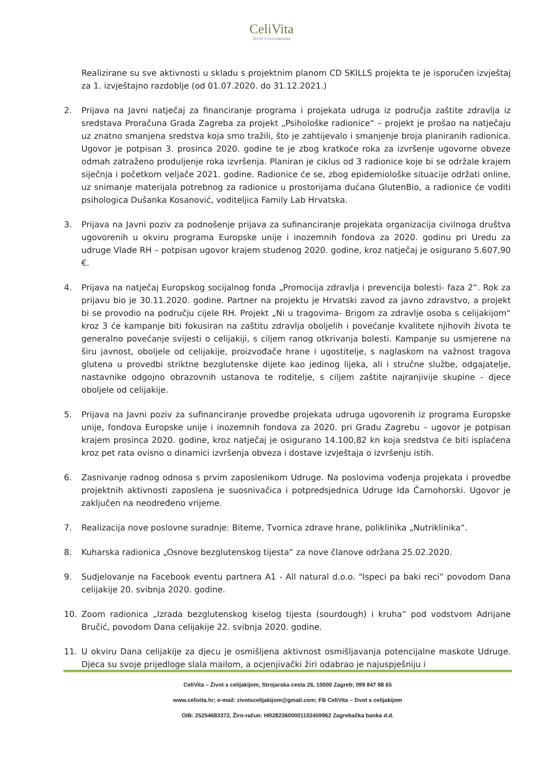CeliVita
ŽIVOT S CELIJAKIJOM
Realizirane su sve aktivnosti u skladu s projektnim planom CD SKILLS projekta te je isporučen izvještaj za 1. izvještajno razdoblje (od 01.07.2020. do 31.12.2021.)
2. Prijava na Javni natječaj za financiranje programa i projekata udruga iz područja zaštite zdravlja iz sredstava Proračuna Grada Zagreba za projekt „Psihološke radionice“ – projekt je prošao na natječaju uz znatno smanjena sredstva koja smo tražili, što je zahtijevalo i smanjenje broja planiranih radionica. Ugovor je potpisan 3. prosinca 2020. godine te je zbog kratkoće roka za izvršenje ugovorne obveze odmah zatraženo produljenje roka izvršenja. Planiran je ciklus od 3 radionice koje bi se održale krajem siječnja i početkom veljače 2021. godine. Radionice će se, zbog epidemiološke situacije održati online, uz snimanje materijala potrebnog za radionice u prostorijama dućana GlutenBio, a radionice će voditi psihologica Dušanka Kosanović, voditeljica Family Lab Hrvatska.
3. Prijava na Javni poziv za podnošenje prijava za sufinanciranje projekata organizacija civilnoga društva ugovorenih u okviru programa Europske unije i inozemnih fondova za 2020. godinu pri Uredu za udruge Vlade RH – potpisan ugovor krajem studenog 2020. godine, kroz natječaj je osigurano 5.607,90 €.
4. Prijava na natječaj Europskog socijalnog fonda „Promocija zdravlja i prevencija bolesti- faza 2“. Rok za prijavu bio je 30.11.2020. godine. Partner na projektu je Hrvatski zavod za javno zdravstvo, a projekt bi se provodio na području cijele RH. Projekt „Ni u tragovima- Brigom za zdravlje osoba s celijakijom“ kroz 3 će kampanje biti fokusiran na zaštitu zdravlja oboljelih i povećanje kvalitete njihovih života te generalno povećanje svijesti o celijakiji, s ciljem ranog otkrivanja bolesti. Kampanje su usmjerene na širu javnost, oboljele od celijakije, proizvođače hrane i ugostitelje, s naglaskom na važnost tragova glutena u provedbi striktne bezglutenske dijete kao jedinog lijeka, ali i stručne službe, odgajatelje, nastavnike odgojno obrazovnih ustanova te roditelje, s ciljem zaštite najranjivije skupine - djece oboljele od celijakije.
5. Prijava na Javni poziv za sufinanciranje provedbe projekata udruga ugovorenih iz programa Europske unije, fondova Europske unije i inozemnih fondova za 2020. pri Gradu Zagrebu – ugovor je potpisan krajem prosinca 2020. godine, kroz natječaj je osigurano 14.100,82 kn koja sredstva će biti isplaćena kroz pet rata ovisno o dinamici izvršenja obveza i dostave izvještaja o izvršenju istih.
6. Zasnivanje radnog odnosa s prvim zaposlenikom Udruge. Na poslovima vođenja projekata i provedbe projektnih aktivnosti zaposlena je suosnivačica i potpredsjednica Udruge Ida Čarnohorski. Ugovor je zaključen na neodređeno vrijeme.
7. Realizacija nove poslovne suradnje: Biteme, Tvornica zdrave hrane, poliklinika „Nutriklinika“.
8. Kuharska radionica „Osnove bezglutenskog tijesta“ za nove članove održana 25.02.2020.
9. Sudjelovanje na Facebook eventu partnera A1 - All natural d.o.o. "Ispeci pa baki reci“ povodom Dana celijakije 20. svibnja 2020. godine.
10. Zoom radionica „Izrada bezglutenskog kiselog tijesta (sourdough) i kruha“ pod vodstvom Adrijane Bručić, povodom Dana celijakije 22. svibnja 2020. godine.
11. U okviru Dana celijakije za djecu je osmišljena aktivnost osmišljavanja potencijalne maskote Udruge. Djeca su svoje prijedloge slala mailom, a ocjenjivački žiri odabrao je najuspješniju i
CeliVita – Život s celijakijom, Strojarska cesta 26, 10000 Zagreb; 099 847 88 65
www.celivita.hr; e-mail: zivotscelijakijom@gmail.com; FB CeliVita – život s celijakijom
OIB: 25254683372, Žiro-račun: HR2823600001102459962 Zagrebačka banka d.d.